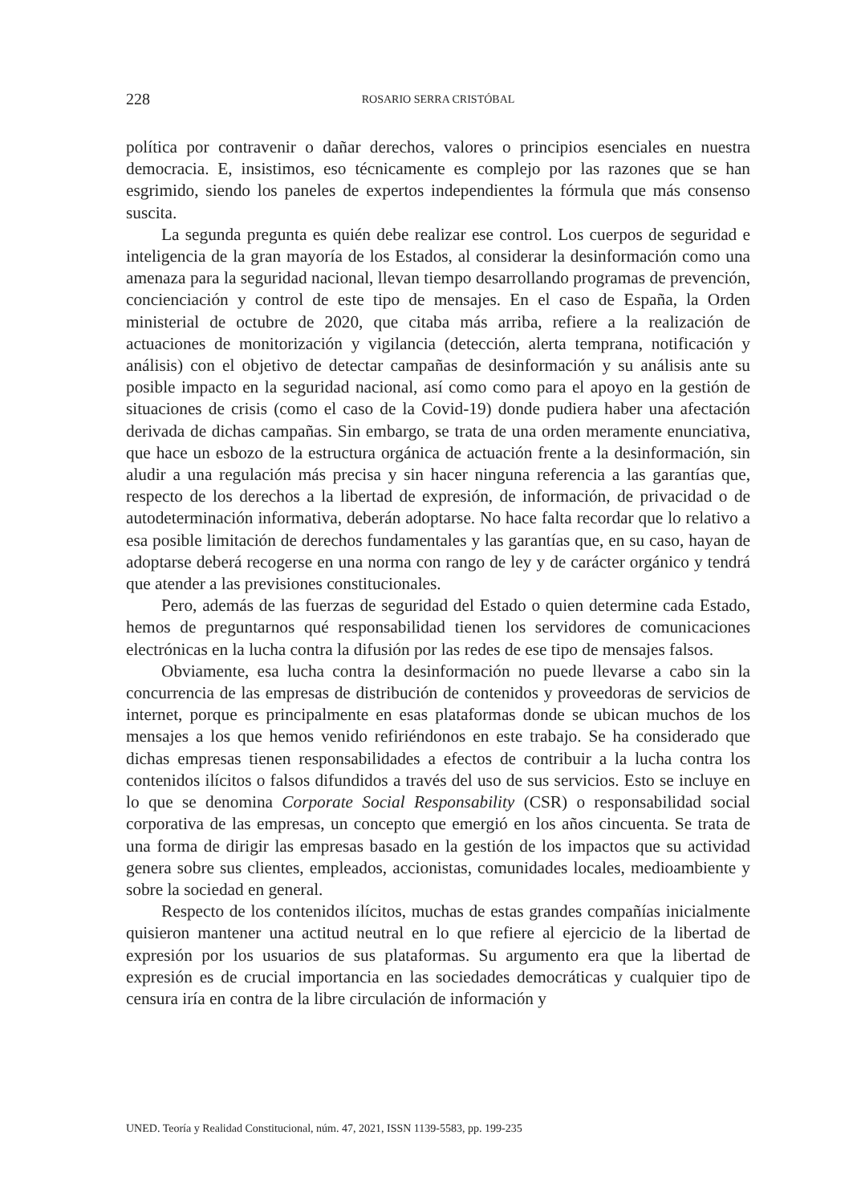228 ROSARIO SERRA CRISTÓBAL
política por contravenir o dañar derechos, valores o principios esenciales en nuestra democracia. E, insistimos, eso técnicamente es complejo por las razones que se han esgrimido, siendo los paneles de expertos independientes la fórmula que más consenso suscita.
La segunda pregunta es quién debe realizar ese control. Los cuerpos de seguridad e inteligencia de la gran mayoría de los Estados, al considerar la desinformación como una amenaza para la seguridad nacional, llevan tiempo desarrollando programas de prevención, concienciación y control de este tipo de mensajes. En el caso de España, la Orden ministerial de octubre de 2020, que citaba más arriba, refiere a la realización de actuaciones de monitorización y vigilancia (detección, alerta temprana, notificación y análisis) con el objetivo de detectar campañas de desinformación y su análisis ante su posible impacto en la seguridad nacional, así como como para el apoyo en la gestión de situaciones de crisis (como el caso de la Covid-19) donde pudiera haber una afectación derivada de dichas campañas. Sin embargo, se trata de una orden meramente enunciativa, que hace un esbozo de la estructura orgánica de actuación frente a la desinformación, sin aludir a una regulación más precisa y sin hacer ninguna referencia a las garantías que, respecto de los derechos a la libertad de expresión, de información, de privacidad o de autodeterminación informativa, deberán adoptarse. No hace falta recordar que lo relativo a esa posible limitación de derechos fundamentales y las garantías que, en su caso, hayan de adoptarse deberá recogerse en una norma con rango de ley y de carácter orgánico y tendrá que atender a las previsiones constitucionales.
Pero, además de las fuerzas de seguridad del Estado o quien determine cada Estado, hemos de preguntarnos qué responsabilidad tienen los servidores de comunicaciones electrónicas en la lucha contra la difusión por las redes de ese tipo de mensajes falsos.
Obviamente, esa lucha contra la desinformación no puede llevarse a cabo sin la concurrencia de las empresas de distribución de contenidos y proveedoras de servicios de internet, porque es principalmente en esas plataformas donde se ubican muchos de los mensajes a los que hemos venido refiriéndonos en este trabajo. Se ha considerado que dichas empresas tienen responsabilidades a efectos de contribuir a la lucha contra los contenidos ilícitos o falsos difundidos a través del uso de sus servicios. Esto se incluye en lo que se denomina Corporate Social Responsability (CSR) o responsabilidad social corporativa de las empresas, un concepto que emergió en los años cincuenta. Se trata de una forma de dirigir las empresas basado en la gestión de los impactos que su actividad genera sobre sus clientes, empleados, accionistas, comunidades locales, medioambiente y sobre la sociedad en general.
Respecto de los contenidos ilícitos, muchas de estas grandes compañías inicialmente quisieron mantener una actitud neutral en lo que refiere al ejercicio de la libertad de expresión por los usuarios de sus plataformas. Su argumento era que la libertad de expresión es de crucial importancia en las sociedades democráticas y cualquier tipo de censura iría en contra de la libre circulación de información y
UNED. Teoría y Realidad Constitucional, núm. 47, 2021, ISSN 1139-5583, pp. 199-235